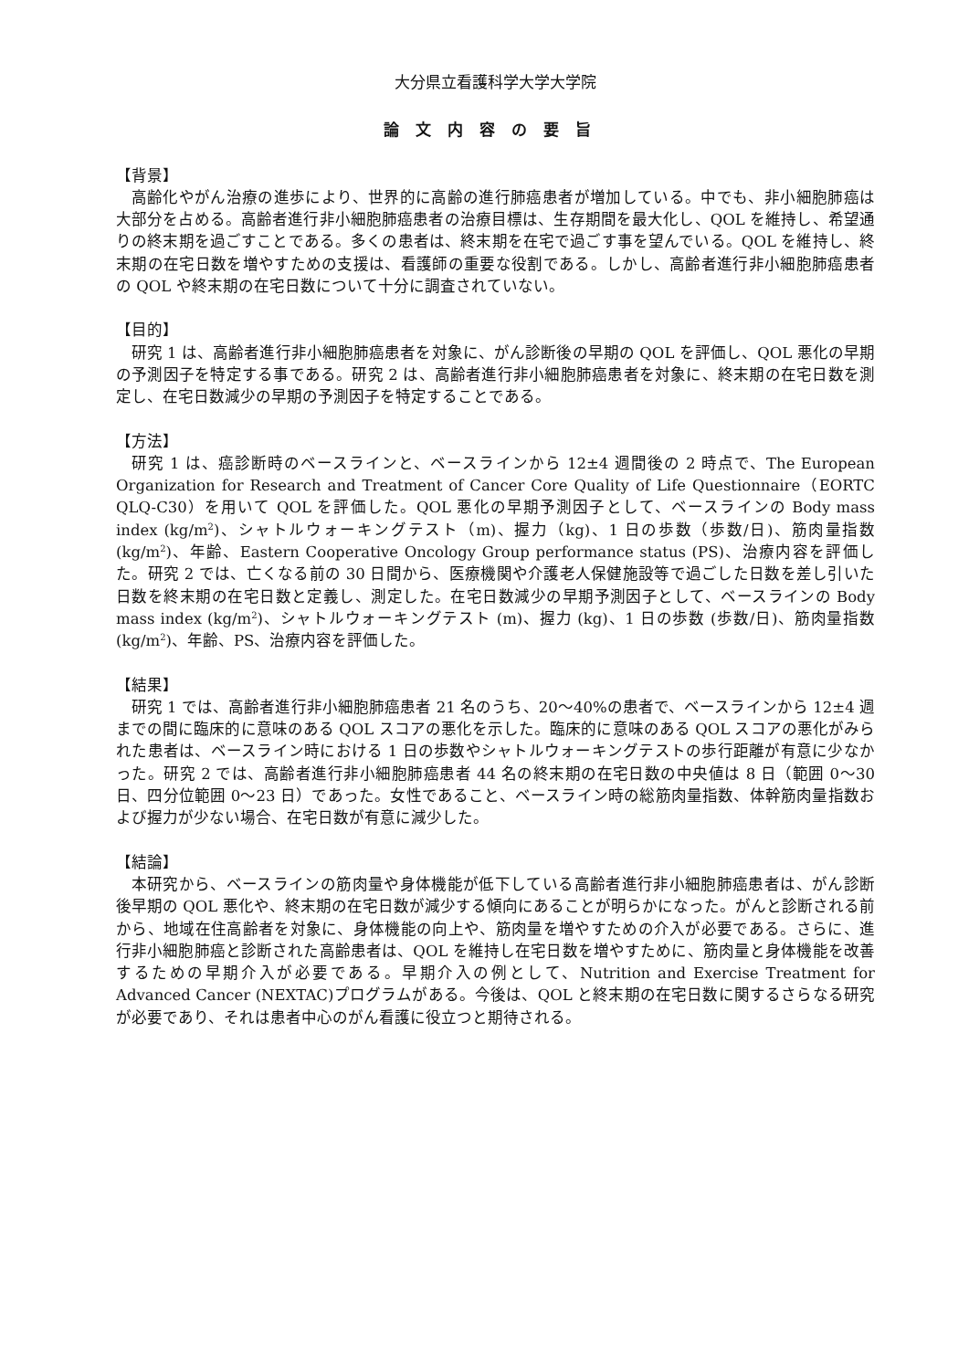大分県立看護科学大学大学院
論文内容の要旨
【背景】
高齢化やがん治療の進歩により、世界的に高齢の進行肺癌患者が増加している。中でも、非小細胞肺癌は大部分を占める。高齢者進行非小細胞肺癌患者の治療目標は、生存期間を最大化し、QOL を維持し、希望通りの終末期を過ごすことである。多くの患者は、終末期を在宅で過ごす事を望んでいる。QOL を維持し、終末期の在宅日数を増やすための支援は、看護師の重要な役割である。しかし、高齢者進行非小細胞肺癌患者の QOL や終末期の在宅日数について十分に調査されていない。
【目的】
研究 1 は、高齢者進行非小細胞肺癌患者を対象に、がん診断後の早期の QOL を評価し、QOL 悪化の早期の予測因子を特定する事である。研究 2 は、高齢者進行非小細胞肺癌患者を対象に、終末期の在宅日数を測定し、在宅日数減少の早期の予測因子を特定することである。
【方法】
研究 1 は、癌診断時のベースラインと、ベースラインから 12±4 週間後の 2 時点で、The European Organization for Research and Treatment of Cancer Core Quality of Life Questionnaire（EORTC QLQ-C30）を用いて QOL を評価した。QOL 悪化の早期予測因子として、ベースラインの Body mass index (kg/m<sup>2</sup>)、シャトルウォーキングテスト（m)、握力（kg)、1 日の歩数（歩数/日)、筋肉量指数(kg/m<sup>2</sup>)、年齢、Eastern Cooperative Oncology Group performance status (PS)、治療内容を評価した。研究 2 では、亡くなる前の 30 日間から、医療機関や介護老人保健施設等で過ごした日数を差し引いた日数を終末期の在宅日数と定義し、測定した。在宅日数減少の早期予測因子として、ベースラインの Body mass index (kg/m<sup>2</sup>)、シャトルウォーキングテスト (m)、握力 (kg)、1 日の歩数 (歩数/日)、筋肉量指数(kg/m<sup>2</sup>)、年齢、PS、治療内容を評価した。
【結果】
研究 1 では、高齢者進行非小細胞肺癌患者 21 名のうち、20〜40%の患者で、ベースラインから 12±4 週までの間に臨床的に意味のある QOL スコアの悪化を示した。臨床的に意味のある QOL スコアの悪化がみられた患者は、ベースライン時における 1 日の歩数やシャトルウォーキングテストの歩行距離が有意に少なかった。研究 2 では、高齢者進行非小細胞肺癌患者 44 名の終末期の在宅日数の中央値は 8 日（範囲 0〜30 日、四分位範囲 0〜23 日）であった。女性であること、ベースライン時の総筋肉量指数、体幹筋肉量指数および握力が少ない場合、在宅日数が有意に減少した。
【結論】
本研究から、ベースラインの筋肉量や身体機能が低下している高齢者進行非小細胞肺癌患者は、がん診断後早期の QOL 悪化や、終末期の在宅日数が減少する傾向にあることが明らかになった。がんと診断される前から、地域在住高齢者を対象に、身体機能の向上や、筋肉量を増やすための介入が必要である。さらに、進行非小細胞肺癌と診断された高齢患者は、QOL を維持し在宅日数を増やすために、筋肉量と身体機能を改善するための早期介入が必要である。早期介入の例として、Nutrition and Exercise Treatment for Advanced Cancer (NEXTAC)プログラムがある。今後は、QOL と終末期の在宅日数に関するさらなる研究が必要であり、それは患者中心のがん看護に役立つと期待される。